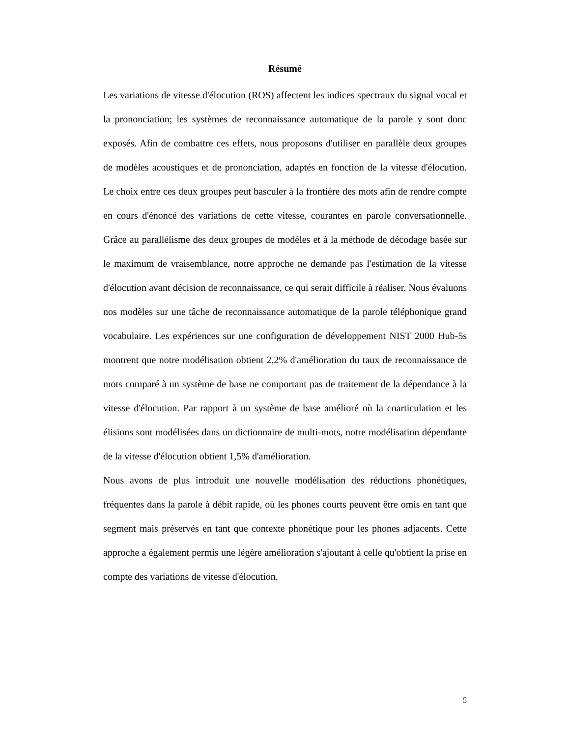Résumé
Les variations de vitesse d'élocution (ROS) affectent les indices spectraux du signal vocal et la prononciation; les systèmes de reconnaissance automatique de la parole y sont donc exposés. Afin de combattre ces effets, nous proposons d'utiliser en parallèle deux groupes de modèles acoustiques et de prononciation, adaptés en fonction de la vitesse d'élocution. Le choix entre ces deux groupes peut basculer à la frontière des mots afin de rendre compte en cours d'énoncé des variations de cette vitesse, courantes en parole conversationnelle. Grâce au parallélisme des deux groupes de modèles et à la méthode de décodage basée sur le maximum de vraisemblance, notre approche ne demande pas l'estimation de la vitesse d'élocution avant décision de reconnaissance, ce qui serait difficile à réaliser. Nous évaluons nos modèles sur une tâche de reconnaissance automatique de la parole téléphonique grand vocabulaire. Les expériences sur une configuration de développement NIST 2000 Hub-5s montrent que notre modélisation obtient 2,2% d'amélioration du taux de reconnaissance de mots comparé à un système de base ne comportant pas de traitement de la dépendance à la vitesse d'élocution. Par rapport à un système de base amélioré où la coarticulation et les élisions sont modélisées dans un dictionnaire de multi-mots, notre modélisation dépendante de la vitesse d'élocution obtient 1,5% d'amélioration.
Nous avons de plus introduit une nouvelle modélisation des réductions phonétiques, fréquentes dans la parole à débit rapide, où les phones courts peuvent être omis en tant que segment mais préservés en tant que contexte phonétique pour les phones adjacents. Cette approche a également permis une légère amélioration s'ajoutant à celle qu'obtient la prise en compte des variations de vitesse d'élocution.
5